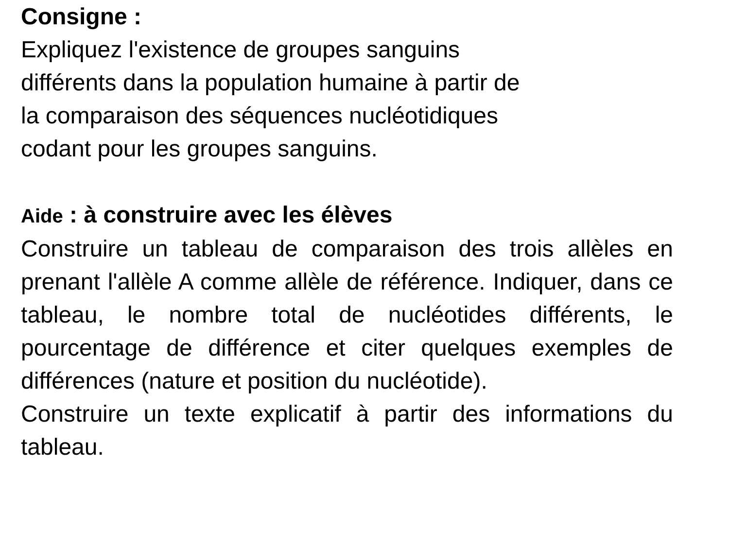Consigne :
Expliquez l'existence de groupes sanguins
différents dans la population humaine à partir de
la comparaison des séquences nucléotidiques
codant pour les groupes sanguins.
Aide : à construire avec les élèves
Construire un tableau de comparaison des trois allèles en prenant l'allèle A comme allèle de référence. Indiquer, dans ce tableau, le nombre total de nucléotides différents, le pourcentage de différence et citer quelques exemples de différences (nature et position du nucléotide).
Construire un texte explicatif à partir des informations du tableau.